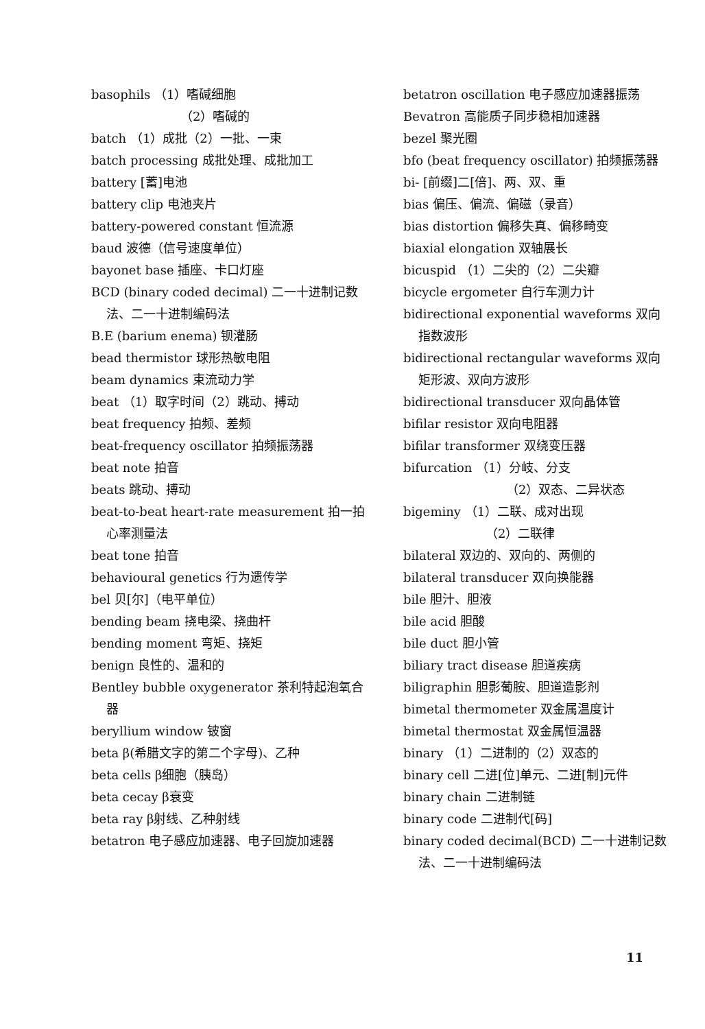basophils （1）嗜碱细胞
（2）嗜碱的
batch （1）成批（2）一批、一束
batch processing 成批处理、成批加工
battery [蓄]电池
battery clip 电池夹片
battery-powered constant 恒流源
baud 波德（信号速度单位）
bayonet base 插座、卡口灯座
BCD (binary coded decimal) 二一十进制记数法、二一十进制编码法
B.E (barium enema) 钡灌肠
bead thermistor 球形热敏电阻
beam dynamics 束流动力学
beat （1）取字时间（2）跳动、搏动
beat frequency 拍频、差频
beat-frequency oscillator 拍频振荡器
beat note 拍音
beats 跳动、搏动
beat-to-beat heart-rate measurement 拍一拍心率测量法
beat tone 拍音
behavioural genetics 行为遗传学
bel 贝[尔]（电平单位）
bending beam 挠电梁、挠曲杆
bending moment 弯矩、挠矩
benign 良性的、温和的
Bentley bubble oxygenerator 茶利特起泡氧合器
beryllium window 铍窗
beta β(希腊文字的第二个字母)、乙种
beta cells β细胞（胰岛）
beta cecay β衰变
beta ray β射线、乙种射线
betatron 电子感应加速器、电子回旋加速器
betatron oscillation 电子感应加速器振荡
Bevatron 高能质子同步稳相加速器
bezel 聚光圈
bfo (beat frequency oscillator) 拍频振荡器
bi- [前缀]二[倍]、两、双、重
bias 偏压、偏流、偏磁（录音）
bias distortion 偏移失真、偏移畸变
biaxial elongation 双轴展长
bicuspid （1）二尖的（2）二尖瓣
bicycle ergometer 自行车测力计
bidirectional exponential waveforms 双向指数波形
bidirectional rectangular waveforms 双向矩形波、双向方波形
bidirectional transducer 双向晶体管
bifilar resistor 双向电阻器
bifilar transformer 双绕变压器
bifurcation （1）分岐、分支
（2）双态、二异状态
bigeminy （1）二联、成对出现
（2）二联律
bilateral 双边的、双向的、两侧的
bilateral transducer 双向换能器
bile 胆汁、胆液
bile acid 胆酸
bile duct 胆小管
biliary tract disease 胆道疾病
biligraphin 胆影葡胺、胆道造影剂
bimetal thermometer 双金属温度计
bimetal thermostat 双金属恒温器
binary （1）二进制的（2）双态的
binary cell 二进[位]单元、二进[制]元件
binary chain 二进制链
binary code 二进制代[码]
binary coded decimal(BCD) 二一十进制记数法、二一十进制编码法
11